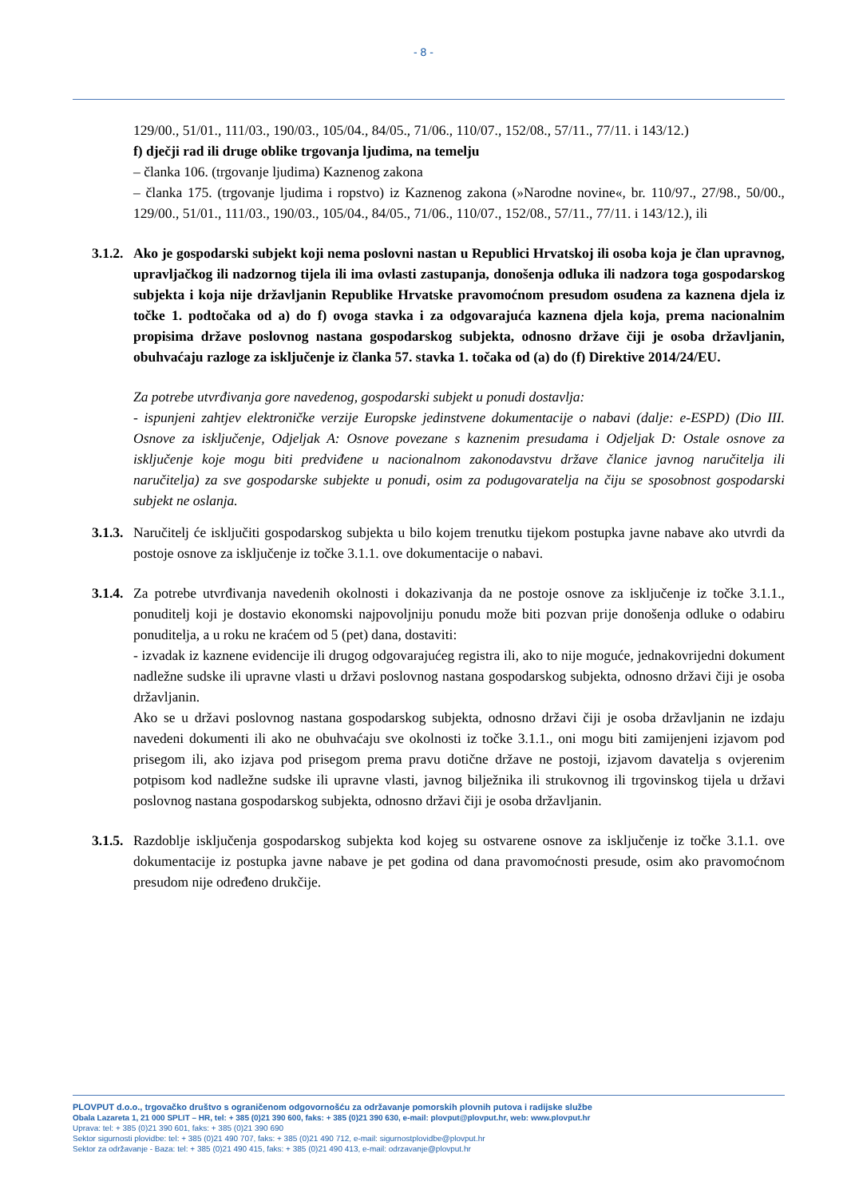- 8 -
129/00., 51/01., 111/03., 190/03., 105/04., 84/05., 71/06., 110/07., 152/08., 57/11., 77/11. i 143/12.)
f) dječji rad ili druge oblike trgovanja ljudima, na temelju
– članka 106. (trgovanje ljudima) Kaznenog zakona
– članka 175. (trgovanje ljudima i ropstvo) iz Kaznenog zakona (»Narodne novine«, br. 110/97., 27/98., 50/00., 129/00., 51/01., 111/03., 190/03., 105/04., 84/05., 71/06., 110/07., 152/08., 57/11., 77/11. i 143/12.), ili
3.1.2. Ako je gospodarski subjekt koji nema poslovni nastan u Republici Hrvatskoj ili osoba koja je član upravnog, upravljačkog ili nadzornog tijela ili ima ovlasti zastupanja, donošenja odluka ili nadzora toga gospodarskog subjekta i koja nije državljanin Republike Hrvatske pravomoćnom presudom osuđena za kaznena djela iz točke 1. podtočaka od a) do f) ovoga stavka i za odgovarajuća kaznena djela koja, prema nacionalnim propisima države poslovnog nastana gospodarskog subjekta, odnosno države čiji je osoba državljanin, obuhvaćaju razloge za isključenje iz članka 57. stavka 1. točaka od (a) do (f) Direktive 2014/24/EU.
Za potrebe utvrđivanja gore navedenog, gospodarski subjekt u ponudi dostavlja:
- ispunjeni zahtjev elektroničke verzije Europske jedinstvene dokumentacije o nabavi (dalje: e-ESPD) (Dio III. Osnove za isključenje, Odjeljak A: Osnove povezane s kaznenim presudama i Odjeljak D: Ostale osnove za isključenje koje mogu biti predviđene u nacionalnom zakonodavstvu države članice javnog naručitelja ili naručitelja) za sve gospodarske subjekte u ponudi, osim za podugovaratelja na čiju se sposobnost gospodarski subjekt ne oslanja.
3.1.3. Naručitelj će isključiti gospodarskog subjekta u bilo kojem trenutku tijekom postupka javne nabave ako utvrdi da postoje osnove za isključenje iz točke 3.1.1. ove dokumentacije o nabavi.
3.1.4. Za potrebe utvrđivanja navedenih okolnosti i dokazivanja da ne postoje osnove za isključenje iz točke 3.1.1., ponuditelj koji je dostavio ekonomski najpovoljniju ponudu može biti pozvan prije donošenja odluke o odabiru ponuditelja, a u roku ne kraćem od 5 (pet) dana, dostaviti:
- izvadak iz kaznene evidencije ili drugog odgovarajućeg registra ili, ako to nije moguće, jednakovrijedni dokument nadležne sudske ili upravne vlasti u državi poslovnog nastana gospodarskog subjekta, odnosno državi čiji je osoba državljanin.
Ako se u državi poslovnog nastana gospodarskog subjekta, odnosno državi čiji je osoba državljanin ne izdaju navedeni dokumenti ili ako ne obuhvaćaju sve okolnosti iz točke 3.1.1., oni mogu biti zamijenjeni izjavom pod prisegom ili, ako izjava pod prisegom prema pravu dotične države ne postoji, izjavom davatelja s ovjerenim potpisom kod nadležne sudske ili upravne vlasti, javnog bilježnika ili strukovnog ili trgovinskog tijela u državi poslovnog nastana gospodarskog subjekta, odnosno državi čiji je osoba državljanin.
3.1.5. Razdoblje isključenja gospodarskog subjekta kod kojeg su ostvarene osnove za isključenje iz točke 3.1.1. ove dokumentacije iz postupka javne nabave je pet godina od dana pravomoćnosti presude, osim ako pravomoćnom presudom nije određeno drukčije.
PLOVPUT d.o.o., trgovačko društvo s ograničenom odgovornošću za održavanje pomorskih plovnih putova i radijske službe
Obala Lazareta 1, 21 000 SPLIT – HR, tel: + 385 (0)21 390 600, faks: + 385 (0)21 390 630, e-mail: plovput@plovput.hr, web: www.plovput.hr
Uprava: tel: + 385 (0)21 390 601, faks: + 385 (0)21 390 690
Sektor sigurnosti plovidbe: tel: + 385 (0)21 490 707, faks: + 385 (0)21 490 712, e-mail: sigurnostplovidbe@plovput.hr
Sektor za održavanje - Baza: tel: + 385 (0)21 490 415, faks: + 385 (0)21 490 413, e-mail: odrzavanje@plovput.hr